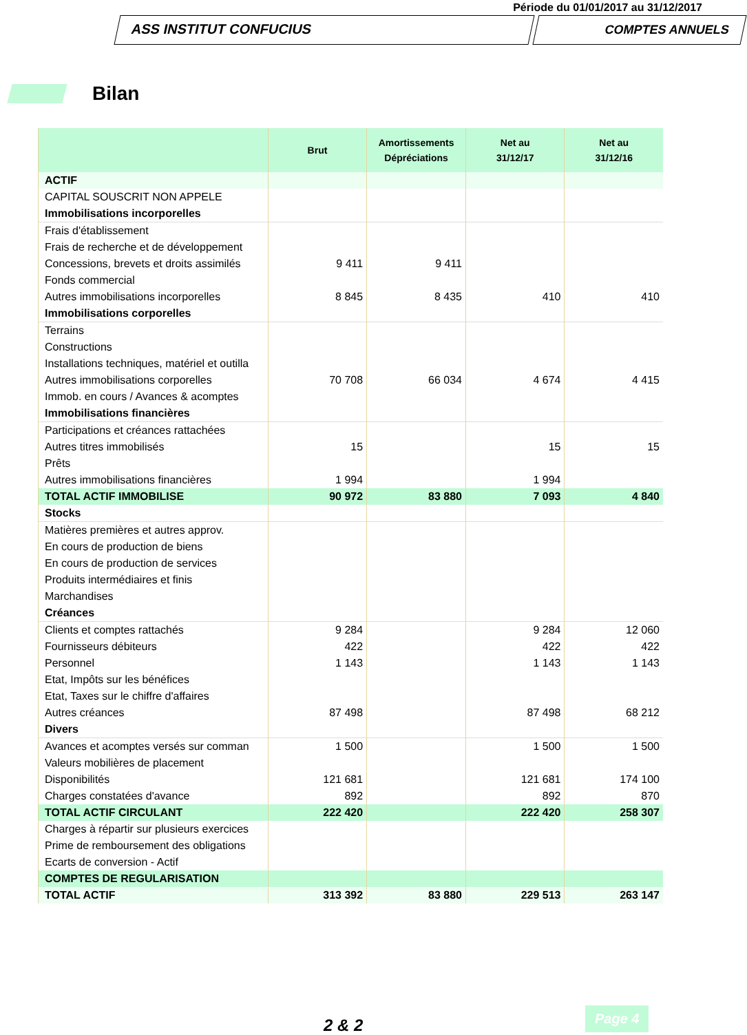Période du 01/01/2017 au 31/12/2017
ASS INSTITUT CONFUCIUS COMPTES ANNUELS
Bilan
| | Brut | Amortissements Dépréciations | Net au 31/12/17 | Net au 31/12/16 |
| --- | --- | --- | --- | --- |
| ACTIF | | | | |
| CAPITAL SOUSCRIT NON APPELE | | | | |
| Immobilisations incorporelles | | | | |
| Frais d'établissement | | | | |
| Frais de recherche et de développement | | | | |
| Concessions, brevets et droits assimilés | 9 411 | 9 411 | | |
| Fonds commercial | | | | |
| Autres immobilisations incorporelles | 8 845 | 8 435 | 410 | 410 |
| Immobilisations corporelles | | | | |
| Terrains | | | | |
| Constructions | | | | |
| Installations techniques, matériel et outilla | | | | |
| Autres immobilisations corporelles | 70 708 | 66 034 | 4 674 | 4 415 |
| Immob. en cours / Avances & acomptes | | | | |
| Immobilisations financières | | | | |
| Participations et créances rattachées | | | | |
| Autres titres immobilisés | 15 | | 15 | 15 |
| Prêts | | | | |
| Autres immobilisations financières | 1 994 | | 1 994 | |
| TOTAL ACTIF IMMOBILISE | 90 972 | 83 880 | 7 093 | 4 840 |
| Stocks | | | | |
| Matières premières et autres approv. | | | | |
| En cours de production de biens | | | | |
| En cours de production de services | | | | |
| Produits intermédiaires et finis | | | | |
| Marchandises | | | | |
| Créances | | | | |
| Clients et comptes rattachés | 9 284 | | 9 284 | 12 060 |
| Fournisseurs débiteurs | 422 | | 422 | 422 |
| Personnel | 1 143 | | 1 143 | 1 143 |
| Etat, Impôts sur les bénéfices | | | | |
| Etat, Taxes sur le chiffre d'affaires | | | | |
| Autres créances | 87 498 | | 87 498 | 68 212 |
| Divers | | | | |
| Avances et acomptes versés sur comman | 1 500 | | 1 500 | 1 500 |
| Valeurs mobilières de placement | | | | |
| Disponibilités | 121 681 | | 121 681 | 174 100 |
| Charges constatées d'avance | 892 | | 892 | 870 |
| TOTAL ACTIF CIRCULANT | 222 420 | | 222 420 | 258 307 |
| Charges à répartir sur plusieurs exercices | | | | |
| Prime de remboursement des obligations | | | | |
| Ecarts de conversion - Actif | | | | |
| COMPTES DE REGULARISATION | | | | |
| TOTAL ACTIF | 313 392 | 83 880 | 229 513 | 263 147 |
2 & 2
Page 4